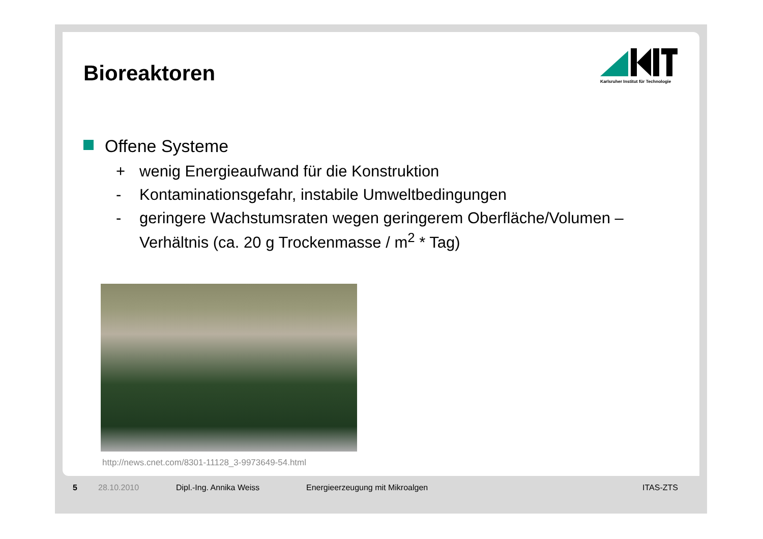Bioreaktoren
Karlsruher Institut für Technologie
Offene Systeme
+ wenig Energieaufwand für die Konstruktion
- Kontaminationsgefahr, instabile Umweltbedingungen
- geringere Wachstumsraten wegen geringerem Oberfläche/Volumen – Verhältnis (ca. 20 g Trockenmasse / m<sup>2</sup> * Tag)
http://news.cnet.com/8301-11128_3-9973649-54.html
5 28.10.2010 Dipl.-Ing. Annika Weiss Energieerzeugung mit Mikroalgen ITAS-ZTS